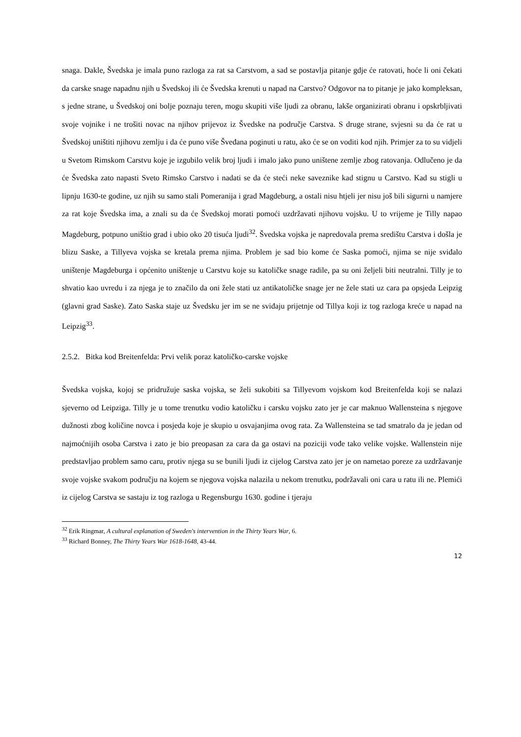snaga. Dakle, Švedska je imala puno razloga za rat sa Carstvom, a sad se postavlja pitanje gdje će ratovati, hoće li oni čekati da carske snage napadnu njih u Švedskoj ili će Švedska krenuti u napad na Carstvo? Odgovor na to pitanje je jako kompleksan, s jedne strane, u Švedskoj oni bolje poznaju teren, mogu skupiti više ljudi za obranu, lakše organizirati obranu i opskrbljivati svoje vojnike i ne trošiti novac na njihov prijevoz iz Švedske na područje Carstva. S druge strane, svjesni su da će rat u Švedskoj uništiti njihovu zemlju i da će puno više Šveđana poginuti u ratu, ako će se on voditi kod njih. Primjer za to su vidjeli u Svetom Rimskom Carstvu koje je izgubilo velik broj ljudi i imalo jako puno uništene zemlje zbog ratovanja. Odlučeno je da će Švedska zato napasti Sveto Rimsko Carstvo i nadati se da će steći neke saveznike kad stignu u Carstvo. Kad su stigli u lipnju 1630-te godine, uz njih su samo stali Pomeranija i grad Magdeburg, a ostali nisu htjeli jer nisu još bili sigurni u namjere za rat koje Švedska ima, a znali su da će Švedskoj morati pomoći uzdržavati njihovu vojsku. U to vrijeme je Tilly napao Magdeburg, potpuno uništio grad i ubio oko 20 tisuća ljudi<sup>32</sup>. Švedska vojska je napredovala prema središtu Carstva i došla je blizu Saske, a Tillyeva vojska se kretala prema njima. Problem je sad bio kome će Saska pomoći, njima se nije sviđalo uništenje Magdeburga i općenito uništenje u Carstvu koje su katoličke snage radile, pa su oni željeli biti neutralni. Tilly je to shvatio kao uvredu i za njega je to značilo da oni žele stati uz antikatoličke snage jer ne žele stati uz cara pa opsjeda Leipzig (glavni grad Saske). Zato Saska staje uz Švedsku jer im se ne sviđaju prijetnje od Tillya koji iz tog razloga kreće u napad na Leipzig<sup>33</sup>.
2.5.2. Bitka kod Breitenfelda: Prvi velik poraz katoličko-carske vojske
Švedska vojska, kojoj se pridružuje saska vojska, se želi sukobiti sa Tillyevom vojskom kod Breitenfelda koji se nalazi sjeverno od Leipziga. Tilly je u tome trenutku vodio katoličku i carsku vojsku zato jer je car maknuo Wallensteina s njegove dužnosti zbog količine novca i posjeda koje je skupio u osvajanjima ovog rata. Za Wallensteina se tad smatralo da je jedan od najmoćnijih osoba Carstva i zato je bio preopasan za cara da ga ostavi na poziciji vođe tako velike vojske. Wallenstein nije predstavljao problem samo caru, protiv njega su se bunili ljudi iz cijelog Carstva zato jer je on nametao poreze za uzdržavanje svoje vojske svakom području na kojem se njegova vojska nalazila u nekom trenutku, podržavali oni cara u ratu ili ne. Plemići iz cijelog Carstva se sastaju iz tog razloga u Regensburgu 1630. godine i tjeraju
<sup>32</sup> Erik Ringmar, A cultural explanation of Sweden's intervention in the Thirty Years War, 6.
<sup>33</sup> Richard Bonney, The Thirty Years War 1618-1648, 43-44.
12